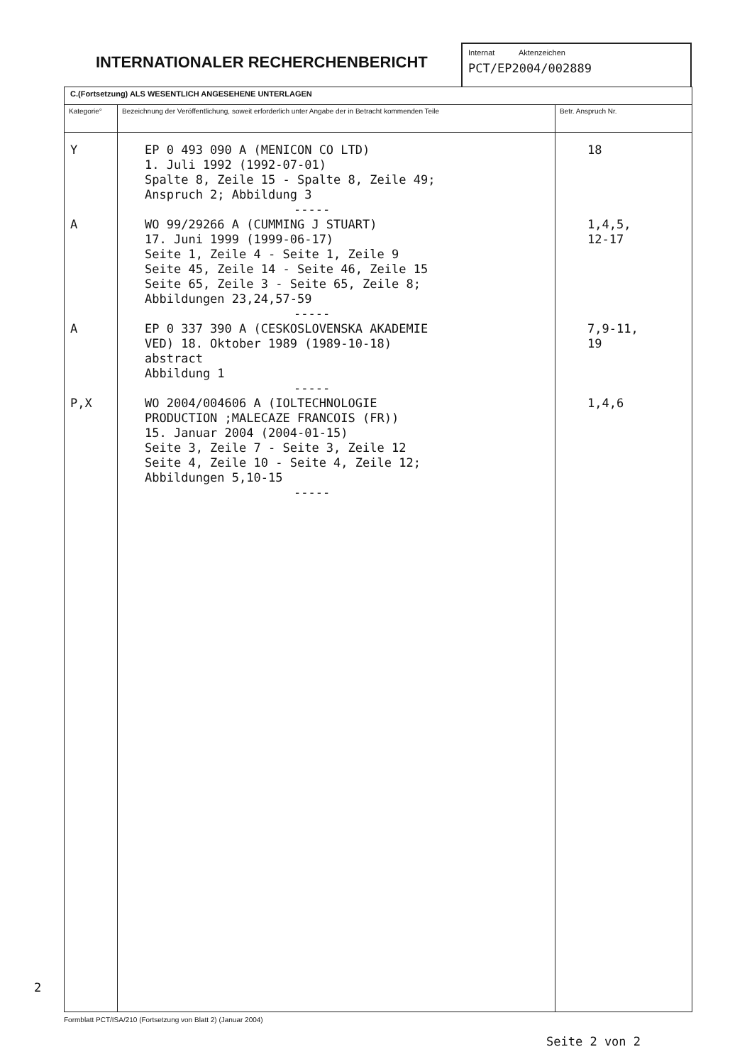INTERNATIONALER RECHERCHENBERICHT
Internat Aktenzeichen
PCT/EP2004/002889
| C.(Fortsetzung) ALS WESENTLICH ANGESEHENE UNTERLAGEN | | |
| Kategorie° | Bezeichnung der Veröffentlichung, soweit erforderlich unter Angabe der in Betracht kommenden Teile | Betr. Anspruch Nr. |
| Y A A P,X | EP 0 493 090 A (MENICON CO LTD) 1. Juli 1992 (1992-07-01) Spalte 8, Zeile 15 - Spalte 8, Zeile 49; Anspruch 2; Abbildung 3 ----- WO 99/29266 A (CUMMING J STUART) 17. Juni 1999 (1999-06-17) Seite 1, Zeile 4 - Seite 1, Zeile 9 Seite 45, Zeile 14 - Seite 46, Zeile 15 Seite 65, Zeile 3 - Seite 65, Zeile 8; Abbildungen 23,24,57-59 ----- EP 0 337 390 A (CESKOSLOVENSKA AKADEMIE VED) 18. Oktober 1989 (1989-10-18) abstract Abbildung 1 ----- WO 2004/004606 A (IOLTECHNOLOGIE PRODUCTION ;MALECAZE FRANCOIS (FR)) 15. Januar 2004 (2004-01-15) Seite 3, Zeile 7 - Seite 3, Zeile 12 Seite 4, Zeile 10 - Seite 4, Zeile 12; Abbildungen 5,10-15 ----- | 18 1,4,5, 12-17 7,9-11, 19 1,4,6 |
2
Formblatt PCT/ISA/210 (Fortsetzung von Blatt 2) (Januar 2004)
Seite 2 von 2